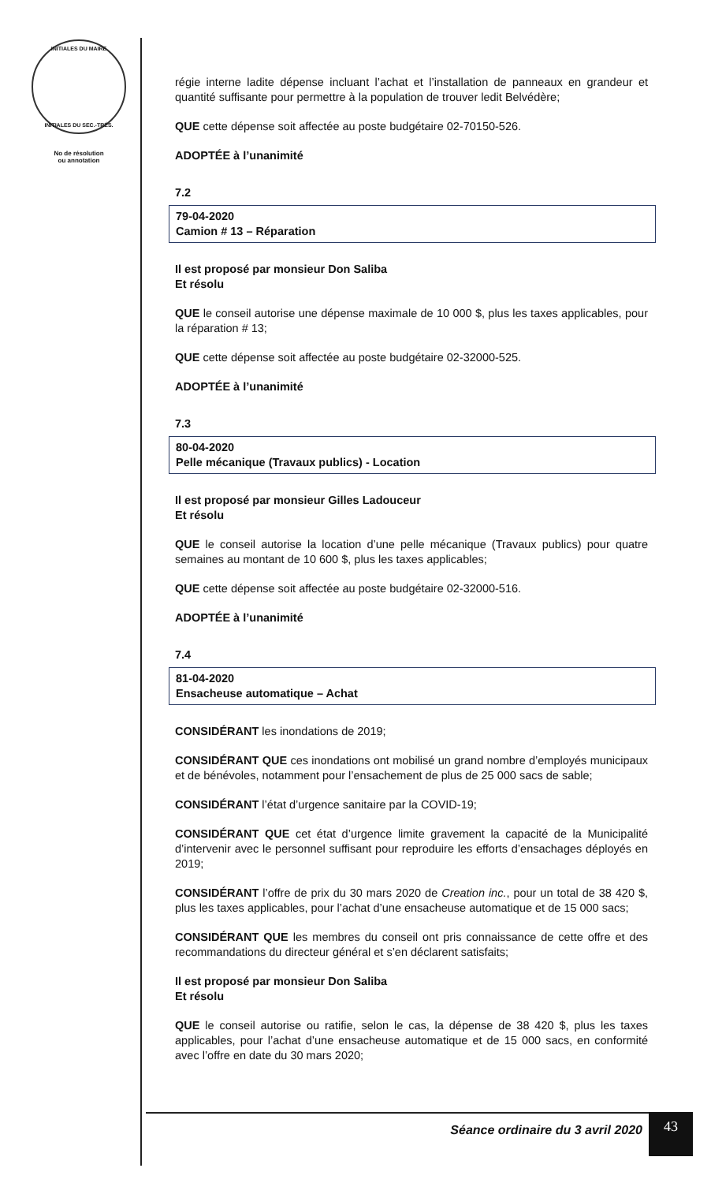INITIALES DU MAIRE
INITIALES DU SEC.-TRÉS.
No de résolution
ou annotation
régie interne ladite dépense incluant l’achat et l’installation de panneaux en grandeur et quantité suffisante pour permettre à la population de trouver ledit Belvédère;
QUE cette dépense soit affectée au poste budgétaire 02-70150-526.
ADOPTÉE à l’unanimité
7.2
79-04-2020
Camion # 13 – Réparation
Il est proposé par monsieur Don Saliba
Et résolu
QUE le conseil autorise une dépense maximale de 10 000 $, plus les taxes applicables, pour la réparation # 13;
QUE cette dépense soit affectée au poste budgétaire 02-32000-525.
ADOPTÉE à l’unanimité
7.3
80-04-2020
Pelle mécanique (Travaux publics) - Location
Il est proposé par monsieur Gilles Ladouceur
Et résolu
QUE le conseil autorise la location d’une pelle mécanique (Travaux publics) pour quatre semaines au montant de 10 600 $, plus les taxes applicables;
QUE cette dépense soit affectée au poste budgétaire 02-32000-516.
ADOPTÉE à l’unanimité
7.4
81-04-2020
Ensacheuse automatique – Achat
CONSIDÉRANT les inondations de 2019;
CONSIDÉRANT QUE ces inondations ont mobilisé un grand nombre d’employés municipaux et de bénévoles, notamment pour l’ensachement de plus de 25 000 sacs de sable;
CONSIDÉRANT l’état d’urgence sanitaire par la COVID-19;
CONSIDÉRANT QUE cet état d’urgence limite gravement la capacité de la Municipalité d’intervenir avec le personnel suffisant pour reproduire les efforts d’ensachages déployés en 2019;
CONSIDÉRANT l’offre de prix du 30 mars 2020 de Creation inc., pour un total de 38 420 $, plus les taxes applicables, pour l’achat d’une ensacheuse automatique et de 15 000 sacs;
CONSIDÉRANT QUE les membres du conseil ont pris connaissance de cette offre et des recommandations du directeur général et s’en déclarent satisfaits;
Il est proposé par monsieur Don Saliba
Et résolu
QUE le conseil autorise ou ratifie, selon le cas, la dépense de 38 420 $, plus les taxes applicables, pour l’achat d’une ensacheuse automatique et de 15 000 sacs, en conformité avec l’offre en date du 30 mars 2020;
Séance ordinaire du 3 avril 2020 43